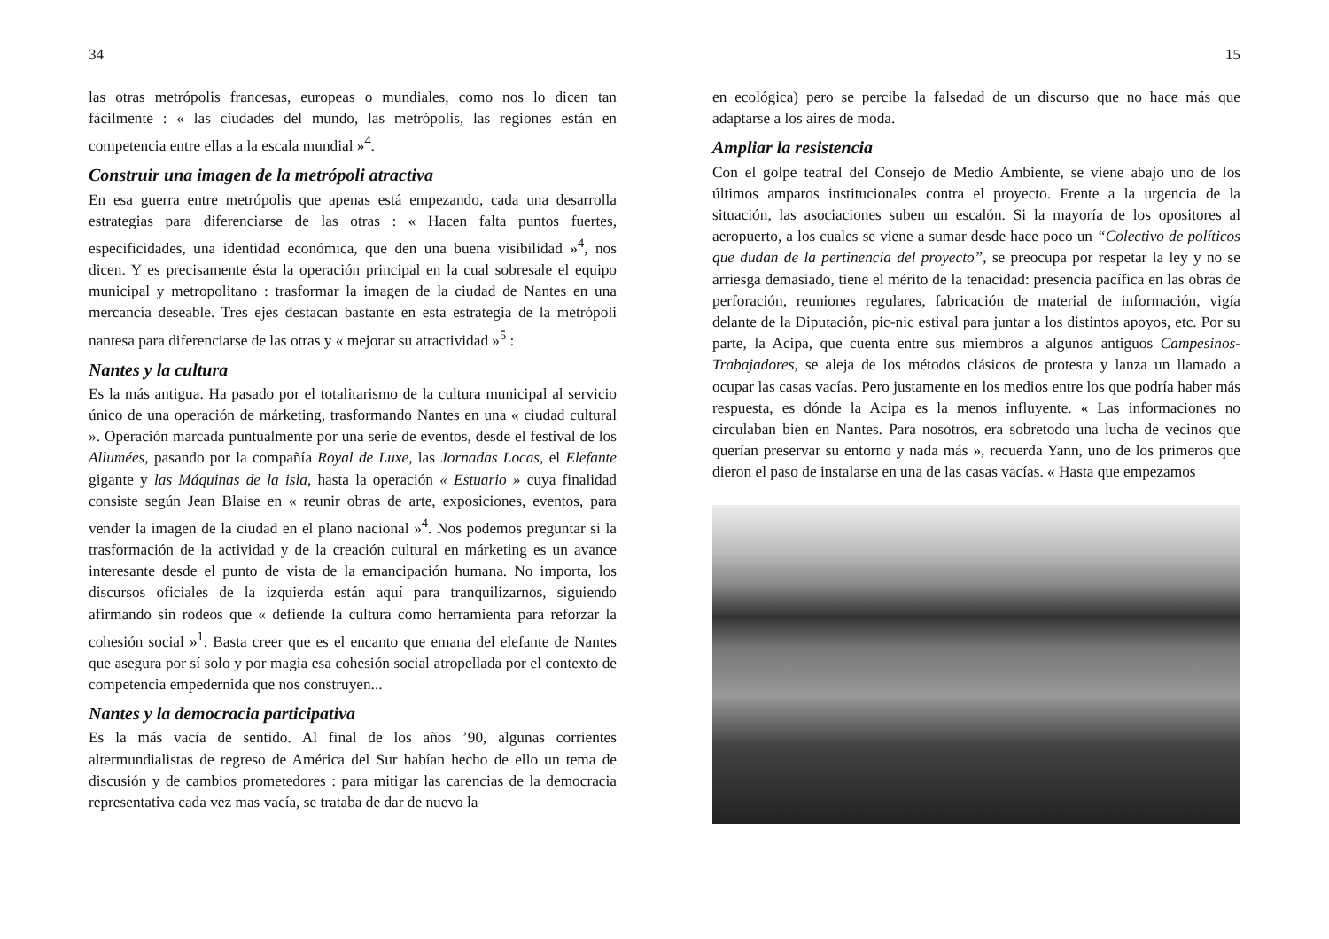34
las otras metrópolis francesas, europeas o mundiales, como nos lo dicen tan fácilmente : « las ciudades del mundo, las metrópolis, las regiones están en competencia entre ellas a la escala mundial »<sup>4</sup>.
Construir una imagen de la metrópoli atractiva
En esa guerra entre metrópolis que apenas está empezando, cada una desarrolla estrategias para diferenciarse de las otras : « Hacen falta puntos fuertes, especificidades, una identidad económica, que den una buena visibilidad »<sup>4</sup>, nos dicen. Y es precisamente ésta la operación principal en la cual sobresale el equipo municipal y metropolitano : trasformar la imagen de la ciudad de Nantes en una mercancía deseable. Tres ejes destacan bastante en esta estrategia de la metrópoli nantesa para diferenciarse de las otras y « mejorar su atractividad »<sup>5</sup> :
Nantes y la cultura
Es la más antigua. Ha pasado por el totalitarismo de la cultura municipal al servicio único de una operación de márketing, trasformando Nantes en una « ciudad cultural ». Operación marcada puntualmente por una serie de eventos, desde el festival de los Allumées, pasando por la compañía Royal de Luxe, las Jornadas Locas, el Elefante gigante y las Máquinas de la isla, hasta la operación « Estuario » cuya finalidad consiste según Jean Blaise en « reunir obras de arte, exposiciones, eventos, para vender la imagen de la ciudad en el plano nacional »<sup>4</sup>. Nos podemos preguntar si la trasformación de la actividad y de la creación cultural en márketing es un avance interesante desde el punto de vista de la emancipación humana. No importa, los discursos oficiales de la izquierda están aquí para tranquilizarnos, siguiendo afirmando sin rodeos que « defiende la cultura como herramienta para reforzar la cohesión social »<sup>1</sup>. Basta creer que es el encanto que emana del elefante de Nantes que asegura por sí solo y por magia esa cohesión social atropellada por el contexto de competencia empedernida que nos construyen...
Nantes y la democracia participativa
Es la más vacía de sentido. Al final de los años ’90, algunas corrientes altermundialistas de regreso de América del Sur habían hecho de ello un tema de discusión y de cambios prometedores : para mitigar las carencias de la democracia representativa cada vez mas vacía, se trataba de dar de nuevo la
15
en ecológica) pero se percibe la falsedad de un discurso que no hace más que adaptarse a los aires de moda.
Ampliar la resistencia
Con el golpe teatral del Consejo de Medio Ambiente, se viene abajo uno de los últimos amparos institucionales contra el proyecto. Frente a la urgencia de la situación, las asociaciones suben un escalón. Si la mayoría de los opositores al aeropuerto, a los cuales se viene a sumar desde hace poco un “Colectivo de políticos que dudan de la pertinencia del proyecto”, se preocupa por respetar la ley y no se arriesga demasiado, tiene el mérito de la tenacidad: presencia pacífica en las obras de perforación, reuniones regulares, fabricación de material de información, vigía delante de la Diputación, pic-nic estival para juntar a los distintos apoyos, etc. Por su parte, la Acipa, que cuenta entre sus miembros a algunos antiguos Campesinos-Trabajadores, se aleja de los métodos clásicos de protesta y lanza un llamado a ocupar las casas vacías. Pero justamente en los medios entre los que podría haber más respuesta, es dónde la Acipa es la menos influyente. « Las informaciones no circulaban bien en Nantes. Para nosotros, era sobretodo una lucha de vecinos que querían preservar su entorno y nada más », recuerda Yann, uno de los primeros que dieron el paso de instalarse en una de las casas vacías. « Hasta que empezamos